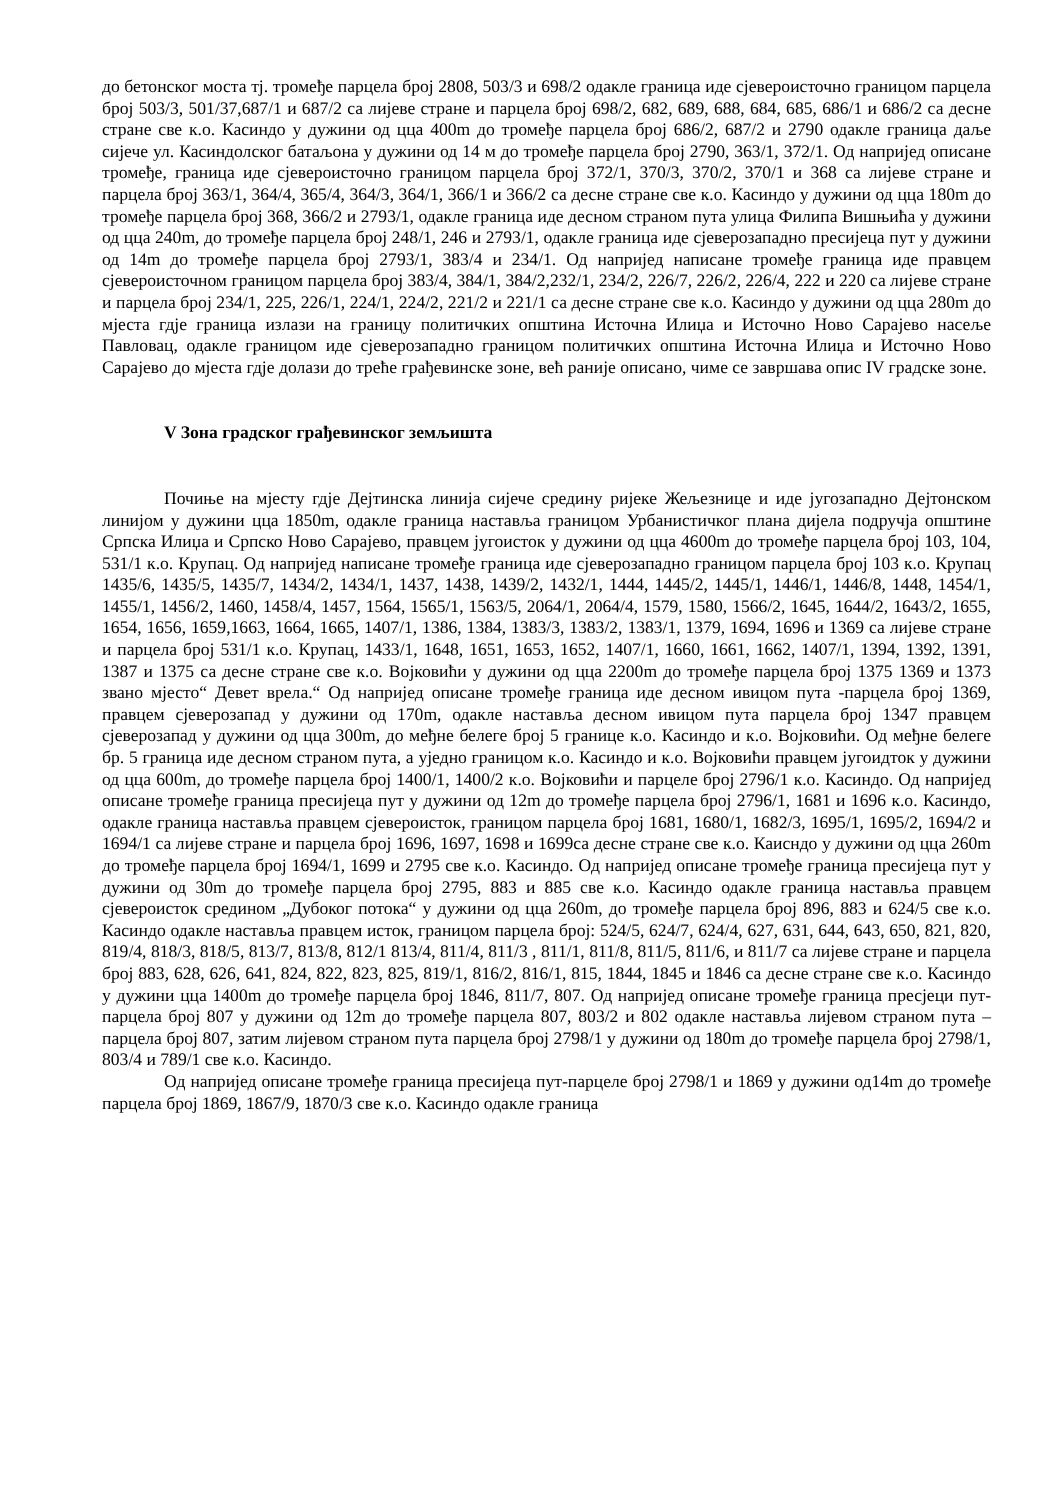до бетонског моста тј. тромеђе парцела број 2808, 503/3 и 698/2 одакле граница иде сјевероисточно границом парцела број 503/3, 501/37,687/1 и 687/2 са лијеве стране и парцела број 698/2, 682, 689, 688, 684, 685, 686/1 и 686/2 са десне стране све к.о. Касиндо у дужини од цца 400m до тромеђе парцела број 686/2, 687/2 и 2790 одакле граница даље сијече ул. Касиндолског батаљона у дужини од 14 м до тромеђе парцела број 2790, 363/1, 372/1. Од напријед описане тромеђе, граница иде сјевероисточно границом парцела број 372/1, 370/3, 370/2, 370/1 и 368 са лијеве стране и парцела број 363/1, 364/4, 365/4, 364/3, 364/1, 366/1 и 366/2 са десне стране све к.о. Касиндо у дужини од цца 180m до тромеђе парцела број 368, 366/2 и 2793/1, одакле граница иде десном страном пута улица Филипа Вишњића у дужини од цца 240m, до тромеђе парцела број 248/1, 246 и 2793/1, одакле граница иде сјеверозападно пресијеца пут у дужини од 14m до тромеђе парцела број 2793/1, 383/4 и 234/1. Од напријед написане тромеђе граница иде правцем сјевероисточном границом парцела број 383/4, 384/1, 384/2,232/1, 234/2, 226/7, 226/2, 226/4, 222 и 220 са лијеве стране и парцела број 234/1, 225, 226/1, 224/1, 224/2, 221/2 и 221/1 са десне стране све к.о. Касиндо у дужини од цца 280m до мјеста гдје граница излази на границу политичких општина Источна Илиџа и Источно Ново Сарајево насеље Павловац, одакле границом иде сјеверозападно границом политичких општина Источна Илиџа и Источно Ново Сарајево до мјеста гдје долази до треће грађевинске зоне, већ раније описано, чиме се завршава опис IV градске зоне.
V Зона градског грађевинског земљишта
Почиње на мјесту гдје Дејтинска линија сијече средину ријеке Жељезнице и иде југозападно Дејтонском линијом у дужини цца 1850m, одакле граница наставља границом Урбанистичког плана дијела подручја општине Српска Илиџа и Српско Ново Сарајево, правцем југоисток у дужини од цца 4600m до тромеђе парцела број 103, 104, 531/1 к.о. Крупац. Од напријед написане тромеђе граница иде сјеверозападно границом парцела број 103 к.о. Крупац 1435/6, 1435/5, 1435/7, 1434/2, 1434/1, 1437, 1438, 1439/2, 1432/1, 1444, 1445/2, 1445/1, 1446/1, 1446/8, 1448, 1454/1, 1455/1, 1456/2, 1460, 1458/4, 1457, 1564, 1565/1, 1563/5, 2064/1, 2064/4, 1579, 1580, 1566/2, 1645, 1644/2, 1643/2, 1655, 1654, 1656, 1659,1663, 1664, 1665, 1407/1, 1386, 1384, 1383/3, 1383/2, 1383/1, 1379, 1694, 1696 и 1369 са лијеве стране и парцела број 531/1 к.о. Крупац, 1433/1, 1648, 1651, 1653, 1652, 1407/1, 1660, 1661, 1662, 1407/1, 1394, 1392, 1391, 1387 и 1375 са десне стране све к.о. Војковићи у дужини од цца 2200m до тромеђе парцела број 1375 1369 и 1373 звано мјесто“ Девет врела.“ Од напријед описане тромеђе граница иде десном ивицом пута -парцела број 1369, правцем сјеверозапад у дужини од 170m, одакле наставља десном ивицом пута парцела број 1347 правцем сјеверозапад у дужини од цца 300m, до међне белеге број 5 границе к.о. Касиндо и к.о. Војковићи. Од међне белеге бр. 5 граница иде десном страном пута, а уједно границом к.о. Касиндо и к.о. Војковићи правцем југоидток у дужини од цца 600m, до тромеђе парцела број 1400/1, 1400/2 к.о. Војковићи и парцеле број 2796/1 к.о. Касиндо. Од напријед описане тромеђе граница пресијеца пут у дужини од 12m до тромеђе парцела број 2796/1, 1681 и 1696 к.о. Касиндо, одакле граница наставља правцем сјевероисток, границом парцела број 1681, 1680/1, 1682/3, 1695/1, 1695/2, 1694/2 и 1694/1 са лијеве стране и парцела број 1696, 1697, 1698 и 1699са десне стране све к.о. Каисндо у дужини од цца 260m до тромеђе парцела број 1694/1, 1699 и 2795 све к.о. Касиндо. Од напријед описане тромеђе граница пресијеца пут у дужини од 30m до тромеђе парцела број 2795, 883 и 885 све к.о. Касиндо одакле граница наставља правцем сјевероисток средином „Дубоког потока“ у дужини од цца 260m, до тромеђе парцела број 896, 883 и 624/5 све к.о. Касиндо одакле наставља правцем исток, границом парцела број: 524/5, 624/7, 624/4, 627, 631, 644, 643, 650, 821, 820, 819/4, 818/3, 818/5, 813/7, 813/8, 812/1 813/4, 811/4, 811/3 , 811/1, 811/8, 811/5, 811/6, и 811/7 са лијеве стране и парцела број 883, 628, 626, 641, 824, 822, 823, 825, 819/1, 816/2, 816/1, 815, 1844, 1845 и 1846 са десне стране све к.о. Касиндо у дужини цца 1400m до тромеђе парцела број 1846, 811/7, 807. Од напријед описане тромеђе граница пресјеци пут-парцела број 807 у дужини од 12m до тромеђе парцела 807, 803/2 и 802 одакле наставља лијевом страном пута –парцела број 807, затим лијевом страном пута парцела број 2798/1 у дужини од 180m до тромеђе парцела број 2798/1, 803/4 и 789/1 све к.о. Касиндо.
Од напријед описане тромеђе граница пресијеца пут-парцеле број 2798/1 и 1869 у дужини од14m до тромеђе парцела број 1869, 1867/9, 1870/3 све к.о. Касиндо одакле граница